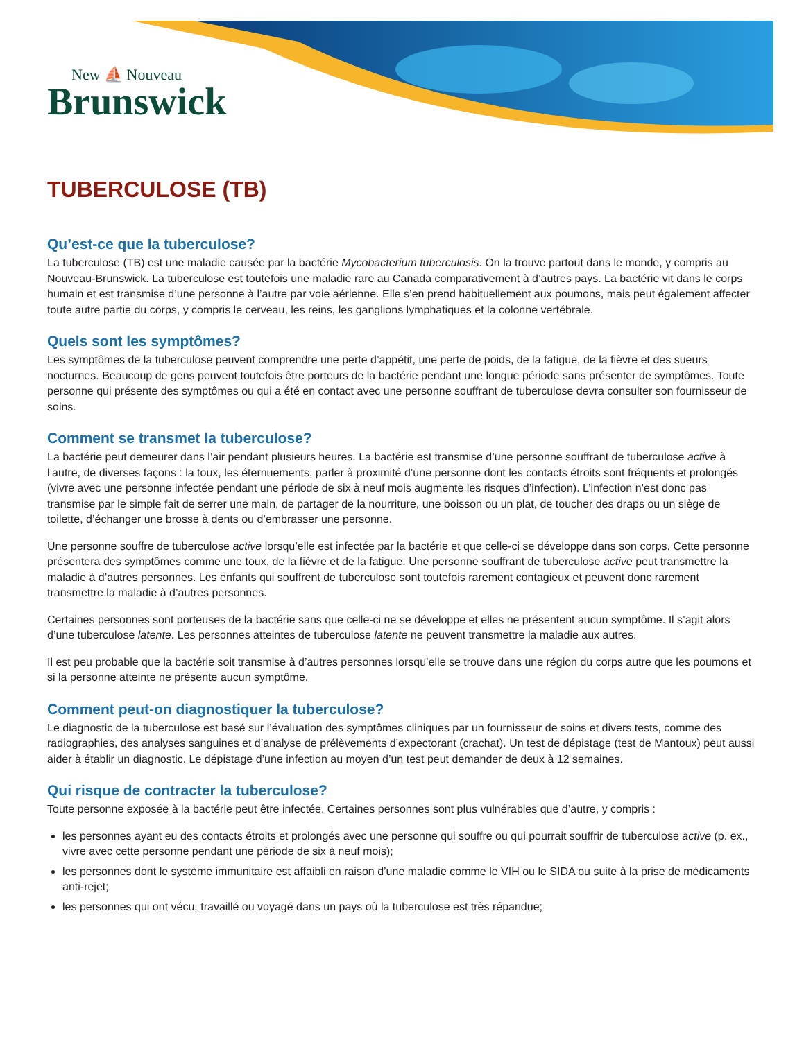New ⛵ Nouveau
Brunswick
TUBERCULOSE (TB)
Qu’est-ce que la tuberculose?
La tuberculose (TB) est une maladie causée par la bactérie Mycobacterium tuberculosis. On la trouve partout dans le monde, y compris au Nouveau-Brunswick. La tuberculose est toutefois une maladie rare au Canada comparativement à d’autres pays. La bactérie vit dans le corps humain et est transmise d’une personne à l’autre par voie aérienne. Elle s’en prend habituellement aux poumons, mais peut également affecter toute autre partie du corps, y compris le cerveau, les reins, les ganglions lymphatiques et la colonne vertébrale.
Quels sont les symptômes?
Les symptômes de la tuberculose peuvent comprendre une perte d’appétit, une perte de poids, de la fatigue, de la fièvre et des sueurs nocturnes. Beaucoup de gens peuvent toutefois être porteurs de la bactérie pendant une longue période sans présenter de symptômes. Toute personne qui présente des symptômes ou qui a été en contact avec une personne souffrant de tuberculose devra consulter son fournisseur de soins.
Comment se transmet la tuberculose?
La bactérie peut demeurer dans l’air pendant plusieurs heures. La bactérie est transmise d’une personne souffrant de tuberculose active à l’autre, de diverses façons : la toux, les éternuements, parler à proximité d’une personne dont les contacts étroits sont fréquents et prolongés (vivre avec une personne infectée pendant une période de six à neuf mois augmente les risques d’infection). L’infection n’est donc pas transmise par le simple fait de serrer une main, de partager de la nourriture, une boisson ou un plat, de toucher des draps ou un siège de toilette, d’échanger une brosse à dents ou d’embrasser une personne.
Une personne souffre de tuberculose active lorsqu’elle est infectée par la bactérie et que celle-ci se développe dans son corps. Cette personne présentera des symptômes comme une toux, de la fièvre et de la fatigue. Une personne souffrant de tuberculose active peut transmettre la maladie à d’autres personnes. Les enfants qui souffrent de tuberculose sont toutefois rarement contagieux et peuvent donc rarement transmettre la maladie à d’autres personnes.
Certaines personnes sont porteuses de la bactérie sans que celle-ci ne se développe et elles ne présentent aucun symptôme. Il s’agit alors d’une tuberculose latente. Les personnes atteintes de tuberculose latente ne peuvent transmettre la maladie aux autres.
Il est peu probable que la bactérie soit transmise à d’autres personnes lorsqu’elle se trouve dans une région du corps autre que les poumons et si la personne atteinte ne présente aucun symptôme.
Comment peut-on diagnostiquer la tuberculose?
Le diagnostic de la tuberculose est basé sur l’évaluation des symptômes cliniques par un fournisseur de soins et divers tests, comme des radiographies, des analyses sanguines et d’analyse de prélèvements d’expectorant (crachat). Un test de dépistage (test de Mantoux) peut aussi aider à établir un diagnostic. Le dépistage d’une infection au moyen d’un test peut demander de deux à 12 semaines.
Qui risque de contracter la tuberculose?
Toute personne exposée à la bactérie peut être infectée. Certaines personnes sont plus vulnérables que d’autre, y compris :
les personnes ayant eu des contacts étroits et prolongés avec une personne qui souffre ou qui pourrait souffrir de tuberculose active (p. ex., vivre avec cette personne pendant une période de six à neuf mois);
les personnes dont le système immunitaire est affaibli en raison d’une maladie comme le VIH ou le SIDA ou suite à la prise de médicaments anti-rejet;
les personnes qui ont vécu, travaillé ou voyagé dans un pays où la tuberculose est très répandue;